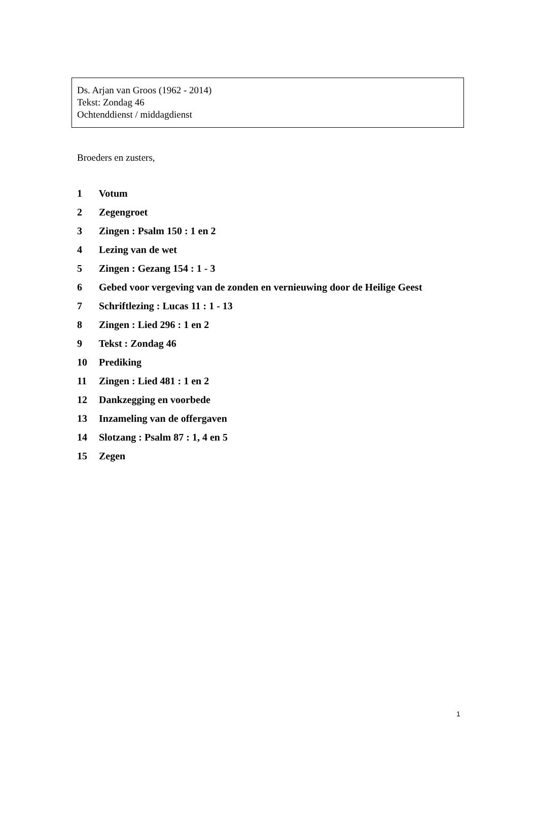Ds. Arjan van Groos (1962 - 2014)
Tekst: Zondag 46
Ochtenddienst / middagdienst
Broeders en zusters,
1 Votum
2 Zegengroet
3 Zingen : Psalm 150 : 1 en 2
4 Lezing van de wet
5 Zingen : Gezang 154 : 1 - 3
6 Gebed voor vergeving van de zonden en vernieuwing door de Heilige Geest
7 Schriftlezing : Lucas 11 : 1 - 13
8 Zingen : Lied 296 : 1 en 2
9 Tekst : Zondag 46
10 Prediking
11 Zingen : Lied 481 : 1 en 2
12 Dankzegging en voorbede
13 Inzameling van de offergaven
14 Slotzang : Psalm 87 : 1, 4 en 5
15 Zegen
1